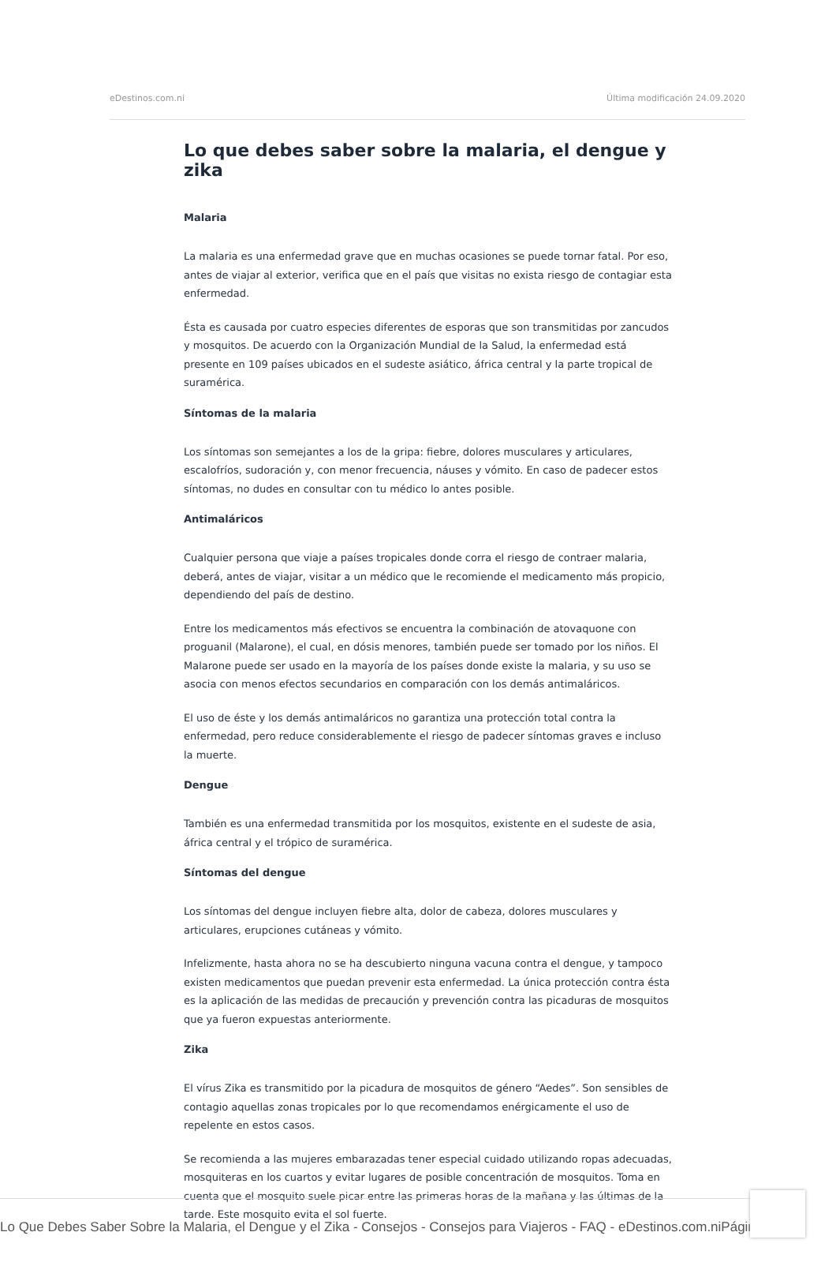eDestinos.com.ni Última modificación 24.09.2020
Lo que debes saber sobre la malaria, el dengue y zika
Malaria
La malaria es una enfermedad grave que en muchas ocasiones se puede tornar fatal. Por eso, antes de viajar al exterior, verifica que en el país que visitas no exista riesgo de contagiar esta enfermedad.
Ésta es causada por cuatro especies diferentes de esporas que son transmitidas por zancudos y mosquitos. De acuerdo con la Organización Mundial de la Salud, la enfermedad está presente en 109 países ubicados en el sudeste asiático, áfrica central y la parte tropical de suramérica.
Síntomas de la malaria
Los síntomas son semejantes a los de la gripa: fiebre, dolores musculares y articulares, escalofríos, sudoración y, con menor frecuencia, náuses y vómito. En caso de padecer estos síntomas, no dudes en consultar con tu médico lo antes posible.
Antimaláricos
Cualquier persona que viaje a países tropicales donde corra el riesgo de contraer malaria, deberá, antes de viajar, visitar a un médico que le recomiende el medicamento más propicio, dependiendo del país de destino.
Entre los medicamentos más efectivos se encuentra la combinación de atovaquone con proguanil (Malarone), el cual, en dósis menores, también puede ser tomado por los niños. El Malarone puede ser usado en la mayoría de los países donde existe la malaria, y su uso se asocia con menos efectos secundarios en comparación con los demás antimaláricos.
El uso de éste y los demás antimaláricos no garantiza una protección total contra la enfermedad, pero reduce considerablemente el riesgo de padecer síntomas graves e incluso la muerte.
Dengue
También es una enfermedad transmitida por los mosquitos, existente en el sudeste de asia, áfrica central y el trópico de suramérica.
Síntomas del dengue
Los síntomas del dengue incluyen fiebre alta, dolor de cabeza, dolores musculares y articulares, erupciones cutáneas y vómito.
Infelizmente, hasta ahora no se ha descubierto ninguna vacuna contra el dengue, y tampoco existen medicamentos que puedan prevenir esta enfermedad. La única protección contra ésta es la aplicación de las medidas de precaución y prevención contra las picaduras de mosquitos que ya fueron expuestas anteriormente.
Zika
El vírus Zika es transmitido por la picadura de mosquitos de género “Aedes”. Son sensibles de contagio aquellas zonas tropicales por lo que recomendamos enérgicamente el uso de repelente en estos casos.
Se recomienda a las mujeres embarazadas tener especial cuidado utilizando ropas adecuadas, mosquiteras en los cuartos y evitar lugares de posible concentración de mosquitos. Toma en cuenta que el mosquito suele picar entre las primeras horas de la mañana y las últimas de la tarde. Este mosquito evita el sol fuerte.
Lo Que Debes Saber Sobre la Malaria, el Dengue y el Zika - Consejos - Consejos para Viajeros - FAQ - eDestinos.com.niPágina